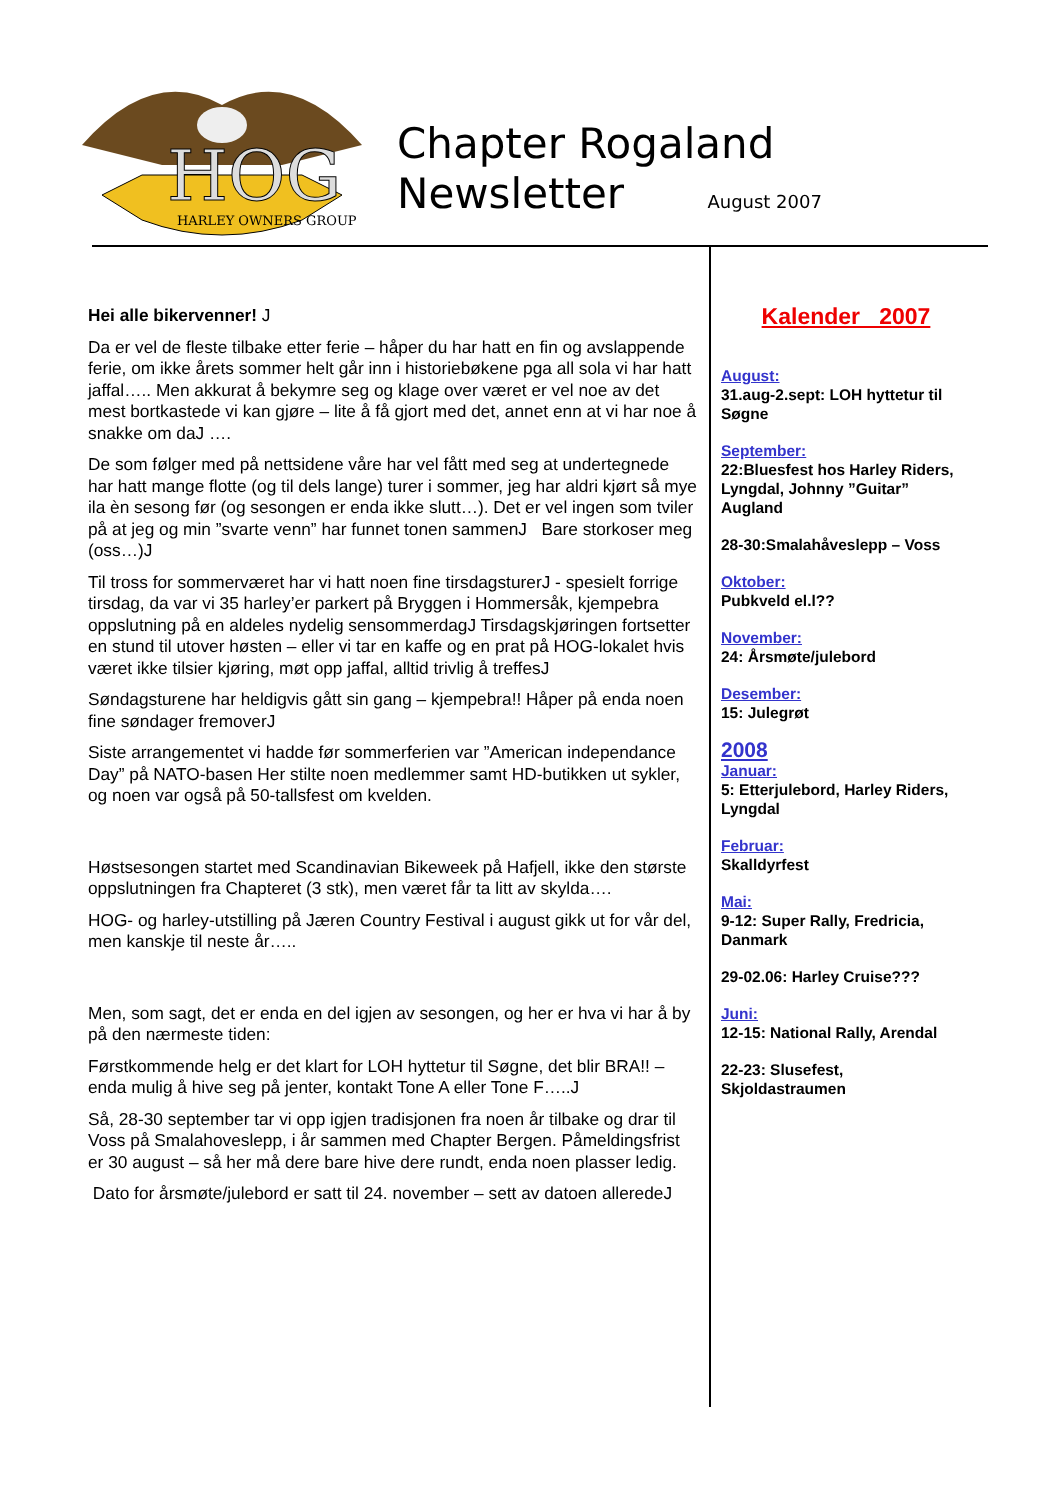HOG
HARLEY OWNERS GROUP
Chapter Rogaland
Newsletter August 2007
Hei alle bikervenner! J
Da er vel de fleste tilbake etter ferie – håper du har hatt en fin og avslappende ferie, om ikke årets sommer helt går inn i historiebøkene pga all sola vi har hatt jaffal….. Men akkurat å bekymre seg og klage over været er vel noe av det mest bortkastede vi kan gjøre – lite å få gjort med det, annet enn at vi har noe å snakke om daJ ….
De som følger med på nettsidene våre har vel fått med seg at undertegnede har hatt mange flotte (og til dels lange) turer i sommer, jeg har aldri kjørt så mye ila èn sesong før (og sesongen er enda ikke slutt…). Det er vel ingen som tviler på at jeg og min ”svarte venn” har funnet tonen sammenJ Bare storkoser meg (oss…)J
Til tross for sommerværet har vi hatt noen fine tirsdagsturerJ - spesielt forrige tirsdag, da var vi 35 harley’er parkert på Bryggen i Hommersåk, kjempebra oppslutning på en aldeles nydelig sensommerdagJ Tirsdagskjøringen fortsetter en stund til utover høsten – eller vi tar en kaffe og en prat på HOG-lokalet hvis været ikke tilsier kjøring, møt opp jaffal, alltid trivlig å treffesJ
Søndagsturene har heldigvis gått sin gang – kjempebra!! Håper på enda noen fine søndager fremoverJ
Siste arrangementet vi hadde før sommerferien var ”American independance Day” på NATO-basen Her stilte noen medlemmer samt HD-butikken ut sykler, og noen var også på 50-tallsfest om kvelden.
Høstsesongen startet med Scandinavian Bikeweek på Hafjell, ikke den største oppslutningen fra Chapteret (3 stk), men været får ta litt av skylda….
HOG- og harley-utstilling på Jæren Country Festival i august gikk ut for vår del, men kanskje til neste år…..
Men, som sagt, det er enda en del igjen av sesongen, og her er hva vi har å by på den nærmeste tiden:
Førstkommende helg er det klart for LOH hyttetur til Søgne, det blir BRA!! – enda mulig å hive seg på jenter, kontakt Tone A eller Tone F…..J
Så, 28-30 september tar vi opp igjen tradisjonen fra noen år tilbake og drar til Voss på Smalahoveslepp, i år sammen med Chapter Bergen. Påmeldingsfrist er 30 august – så her må dere bare hive dere rundt, enda noen plasser ledig.
Dato for årsmøte/julebord er satt til 24. november – sett av datoen alleredeJ
Kalender 2007
August:
31.aug-2.sept: LOH hyttetur til Søgne
September:
22:Bluesfest hos Harley Riders, Lyngdal, Johnny ”Guitar” Augland
28-30:Smalahåveslepp – Voss
Oktober:
Pubkveld el.l??
November:
24: Årsmøte/julebord
Desember:
15: Julegrøt
2008
Januar:
5: Etterjulebord, Harley Riders, Lyngdal
Februar:
Skalldyrfest
Mai:
9-12: Super Rally, Fredricia, Danmark
29-02.06: Harley Cruise???
Juni:
12-15: National Rally, Arendal
22-23: Slusefest, Skjoldastraumen